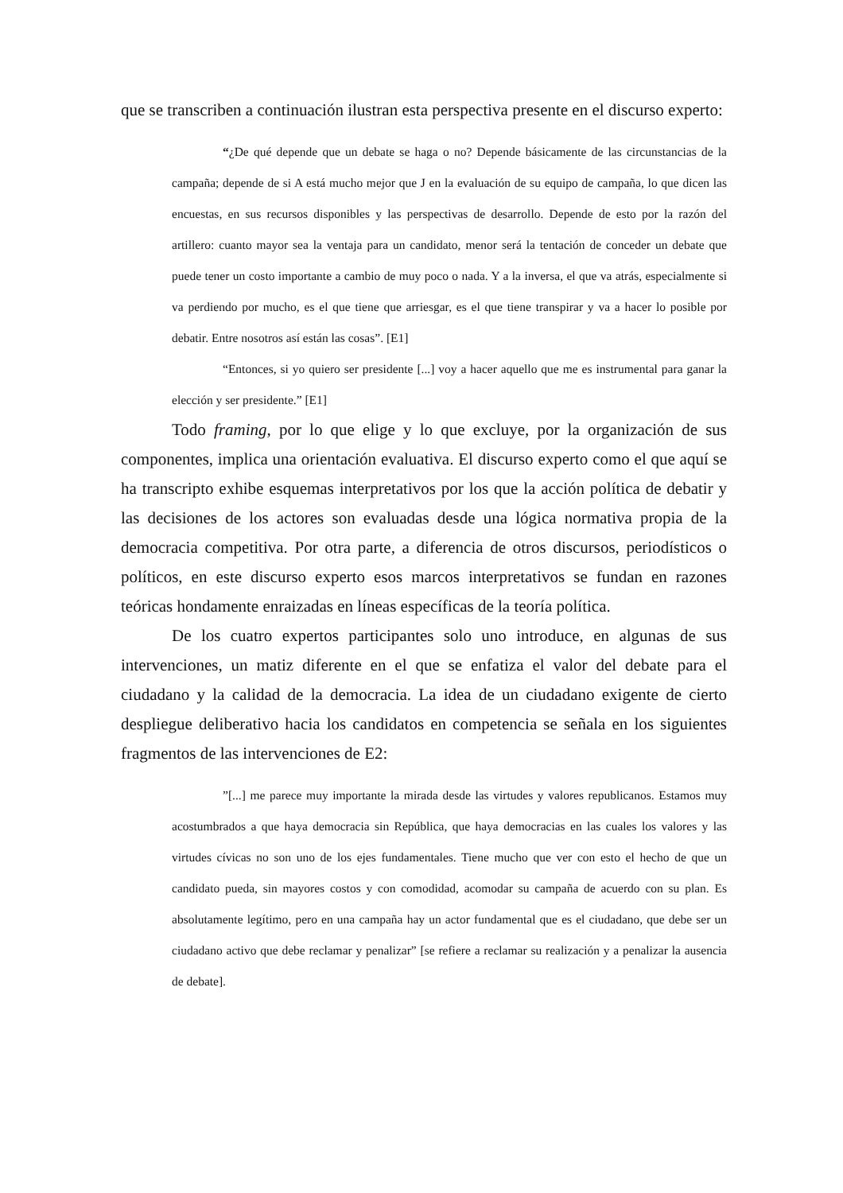que se transcriben a continuación ilustran esta perspectiva presente en el discurso experto:
“¿De qué depende que un debate se haga o no? Depende básicamente de las circunstancias de la campaña; depende de si A está mucho mejor que J en la evaluación de su equipo de campaña, lo que dicen las encuestas, en sus recursos disponibles y las perspectivas de desarrollo. Depende de esto por la razón del artillero: cuanto mayor sea la ventaja para un candidato, menor será la tentación de conceder un debate que puede tener un costo importante a cambio de muy poco o nada. Y a la inversa, el que va atrás, especialmente si va perdiendo por mucho, es el que tiene que arriesgar, es el que tiene transpirar y va a hacer lo posible por debatir. Entre nosotros así están las cosas”. [E1]
“Entonces, si yo quiero ser presidente [...] voy a hacer aquello que me es instrumental para ganar la elección y ser presidente.” [E1]
Todo framing, por lo que elige y lo que excluye, por la organización de sus componentes, implica una orientación evaluativa. El discurso experto como el que aquí se ha transcripto exhibe esquemas interpretativos por los que la acción política de debatir y las decisiones de los actores son evaluadas desde una lógica normativa propia de la democracia competitiva. Por otra parte, a diferencia de otros discursos, periodísticos o políticos, en este discurso experto esos marcos interpretativos se fundan en razones teóricas hondamente enraizadas en líneas específicas de la teoría política.
De los cuatro expertos participantes solo uno introduce, en algunas de sus intervenciones, un matiz diferente en el que se enfatiza el valor del debate para el ciudadano y la calidad de la democracia. La idea de un ciudadano exigente de cierto despliegue deliberativo hacia los candidatos en competencia se señala en los siguientes fragmentos de las intervenciones de E2:
”[...] me parece muy importante la mirada desde las virtudes y valores republicanos. Estamos muy acostumbrados a que haya democracia sin República, que haya democracias en las cuales los valores y las virtudes cívicas no son uno de los ejes fundamentales. Tiene mucho que ver con esto el hecho de que un candidato pueda, sin mayores costos y con comodidad, acomodar su campaña de acuerdo con su plan. Es absolutamente legítimo, pero en una campaña hay un actor fundamental que es el ciudadano, que debe ser un ciudadano activo que debe reclamar y penalizar” [se refiere a reclamar su realización y a penalizar la ausencia de debate].